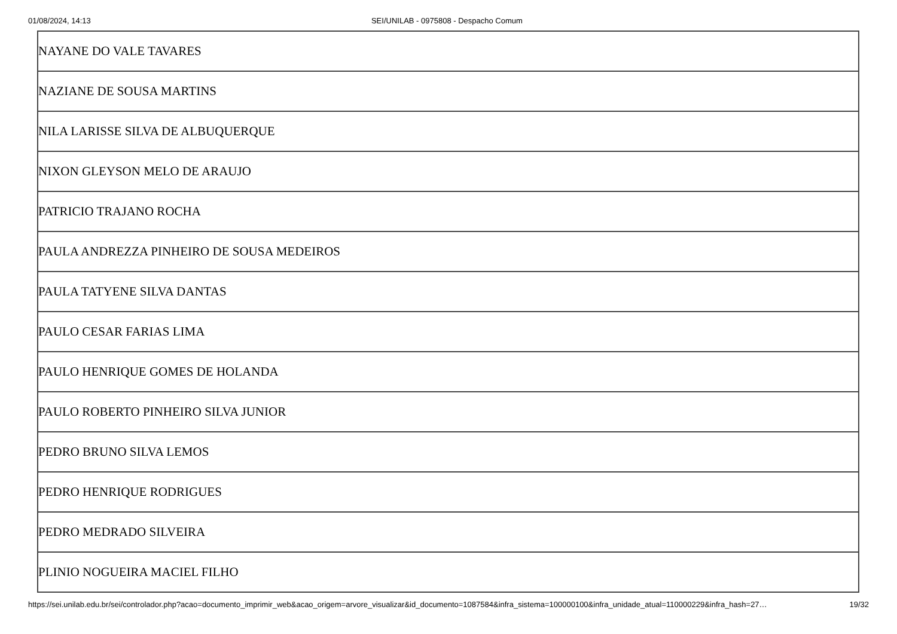01/08/2024, 14:13 SEI/UNILAB - 0975808 - Despacho Comum
| NAYANE DO VALE TAVARES |
| NAZIANE DE SOUSA MARTINS |
| NILA LARISSE SILVA DE ALBUQUERQUE |
| NIXON GLEYSON MELO DE ARAUJO |
| PATRICIO TRAJANO ROCHA |
| PAULA ANDREZZA PINHEIRO DE SOUSA MEDEIROS |
| PAULA TATYENE SILVA DANTAS |
| PAULO CESAR FARIAS LIMA |
| PAULO HENRIQUE GOMES DE HOLANDA |
| PAULO ROBERTO PINHEIRO SILVA JUNIOR |
| PEDRO BRUNO SILVA LEMOS |
| PEDRO HENRIQUE RODRIGUES |
| PEDRO MEDRADO SILVEIRA |
| PLINIO NOGUEIRA MACIEL FILHO |
https://sei.unilab.edu.br/sei/controlador.php?acao=documento_imprimir_web&acao_origem=arvore_visualizar&id_documento=1087584&infra_sistema=100000100&infra_unidade_atual=110000229&infra_hash=27… 19/32